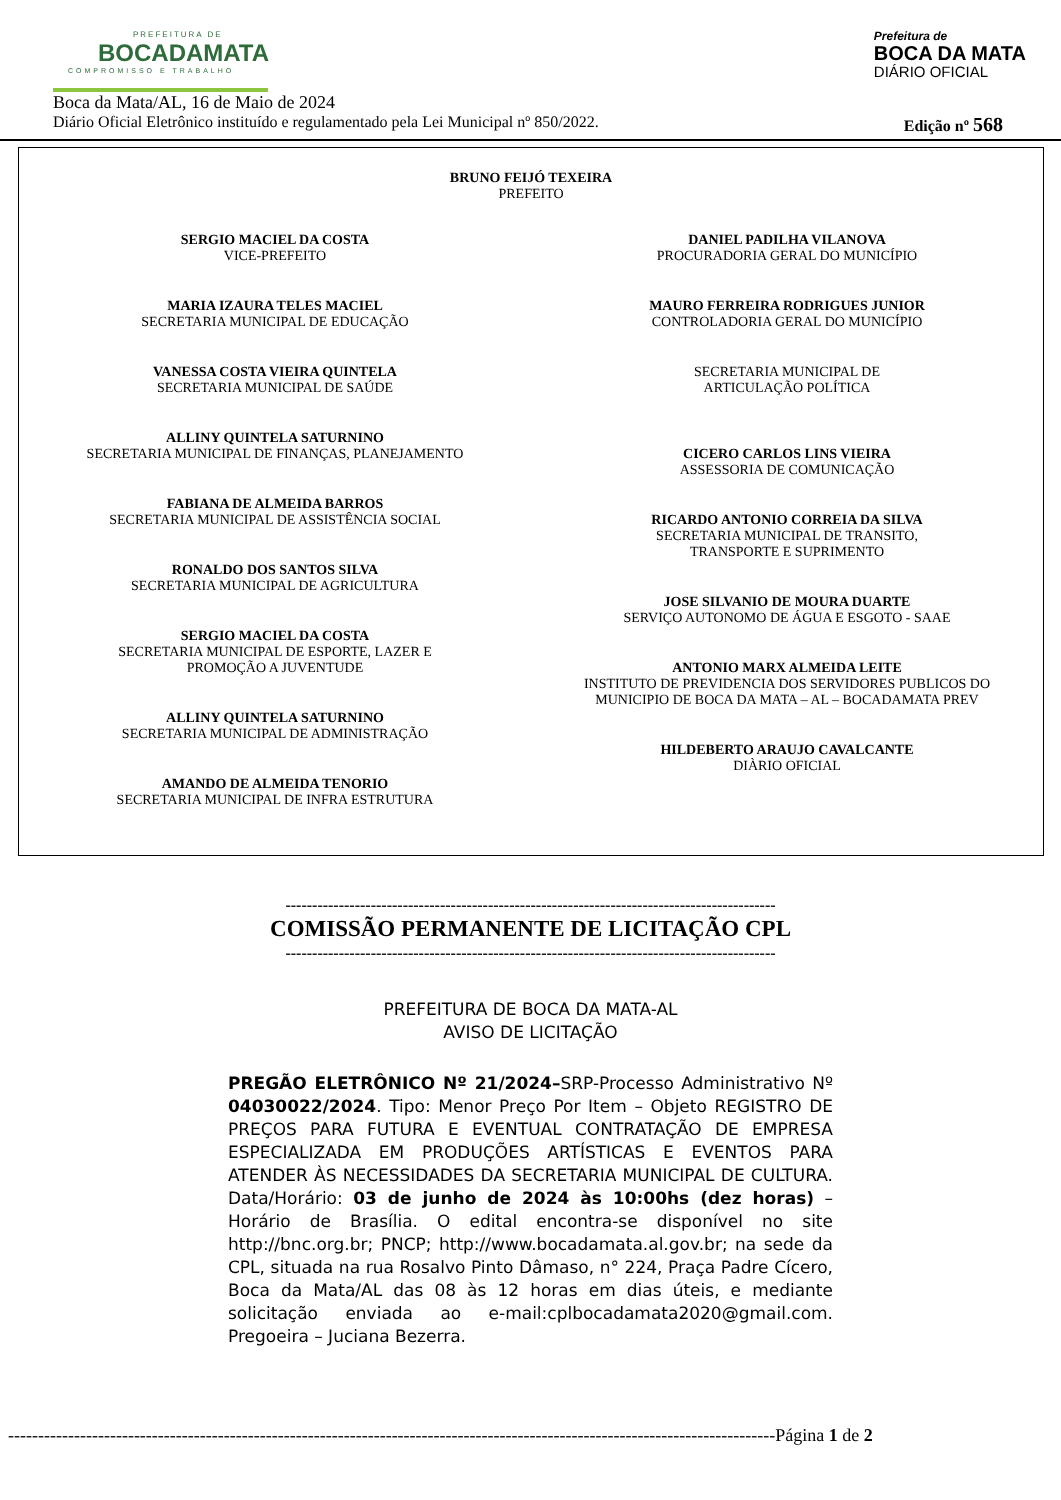PREFEITURA DE
BOCADAMATA
COMPROMISSO E TRABALHO
Prefeitura de
BOCA DA MATA
DIÁRIO OFICIAL
Boca da Mata/AL, 16 de Maio de 2024
Diário Oficial Eletrônico instituído e regulamentado pela Lei Municipal nº 850/2022. Edição nº 568
BRUNO FEIJÓ TEXEIRA
PREFEITO
SERGIO MACIEL DA COSTA
VICE-PREFEITO
MARIA IZAURA TELES MACIEL
SECRETARIA MUNICIPAL DE EDUCAÇÃO
VANESSA COSTA VIEIRA QUINTELA
SECRETARIA MUNICIPAL DE SAÚDE
ALLINY QUINTELA SATURNINO
SECRETARIA MUNICIPAL DE FINANÇAS, PLANEJAMENTO
FABIANA DE ALMEIDA BARROS
SECRETARIA MUNICIPAL DE ASSISTÊNCIA SOCIAL
RONALDO DOS SANTOS SILVA
SECRETARIA MUNICIPAL DE AGRICULTURA
SERGIO MACIEL DA COSTA
SECRETARIA MUNICIPAL DE ESPORTE, LAZER E
PROMOÇÃO A JUVENTUDE
ALLINY QUINTELA SATURNINO
SECRETARIA MUNICIPAL DE ADMINISTRAÇÃO
AMANDO DE ALMEIDA TENORIO
SECRETARIA MUNICIPAL DE INFRA ESTRUTURA
DANIEL PADILHA VILANOVA
PROCURADORIA GERAL DO MUNICÍPIO
MAURO FERREIRA RODRIGUES JUNIOR
CONTROLADORIA GERAL DO MUNICÍPIO
SECRETARIA MUNICIPAL DE
ARTICULAÇÃO POLÍTICA
CICERO CARLOS LINS VIEIRA
ASSESSORIA DE COMUNICAÇÃO
RICARDO ANTONIO CORREIA DA SILVA
SECRETARIA MUNICIPAL DE TRANSITO,
TRANSPORTE E SUPRIMENTO
JOSE SILVANIO DE MOURA DUARTE
SERVIÇO AUTONOMO DE ÁGUA E ESGOTO - SAAE
ANTONIO MARX ALMEIDA LEITE
INSTITUTO DE PREVIDENCIA DOS SERVIDORES PUBLICOS DO
MUNICIPIO DE BOCA DA MATA – AL – BOCADAMATA PREV
HILDEBERTO ARAUJO CAVALCANTE
DIÀRIO OFICIAL
--------------------------------------------------------------------------------------------
COMISSÃO PERMANENTE DE LICITAÇÃO CPL
--------------------------------------------------------------------------------------------
PREFEITURA DE BOCA DA MATA-AL
AVISO DE LICITAÇÃO
PREGÃO ELETRÔNICO Nº 21/2024–SRP-Processo Administrativo Nº 04030022/2024. Tipo: Menor Preço Por Item – Objeto REGISTRO DE PREÇOS PARA FUTURA E EVENTUAL CONTRATAÇÃO DE EMPRESA ESPECIALIZADA EM PRODUÇÕES ARTÍSTICAS E EVENTOS PARA ATENDER ÀS NECESSIDADES DA SECRETARIA MUNICIPAL DE CULTURA. Data/Horário: 03 de junho de 2024 às 10:00hs (dez horas) – Horário de Brasília. O edital encontra-se disponível no site http://bnc.org.br; PNCP; http://www.bocadamata.al.gov.br; na sede da CPL, situada na rua Rosalvo Pinto Dâmaso, n° 224, Praça Padre Cícero, Boca da Mata/AL das 08 às 12 horas em dias úteis, e mediante solicitação enviada ao e-mail:cplbocadamata2020@gmail.com. Pregoeira – Juciana Bezerra.
--------------------------------------------------------------------------------------------------------------------------------Página 1 de 2